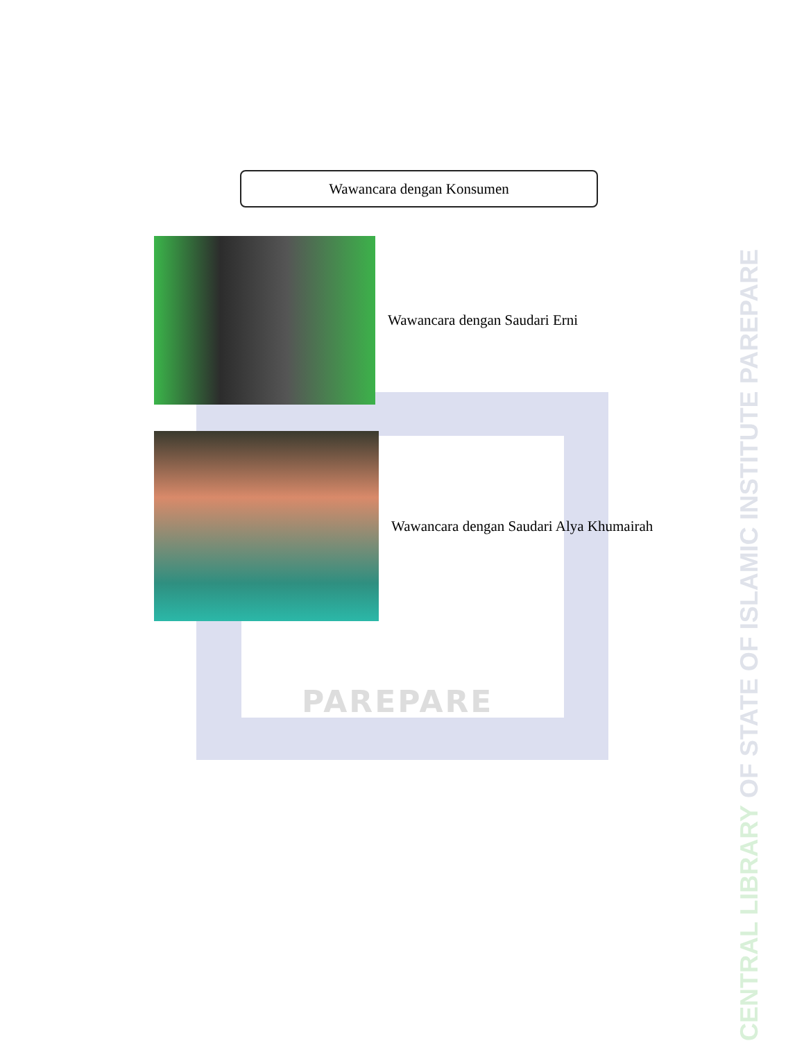PAREPARE
Wawancara dengan Konsumen
Wawancara dengan Saudari Erni
Wawancara dengan Saudari Alya Khumairah
CENTRAL LIBRARY OF STATE OF ISLAMIC INSTITUTE PAREPARE